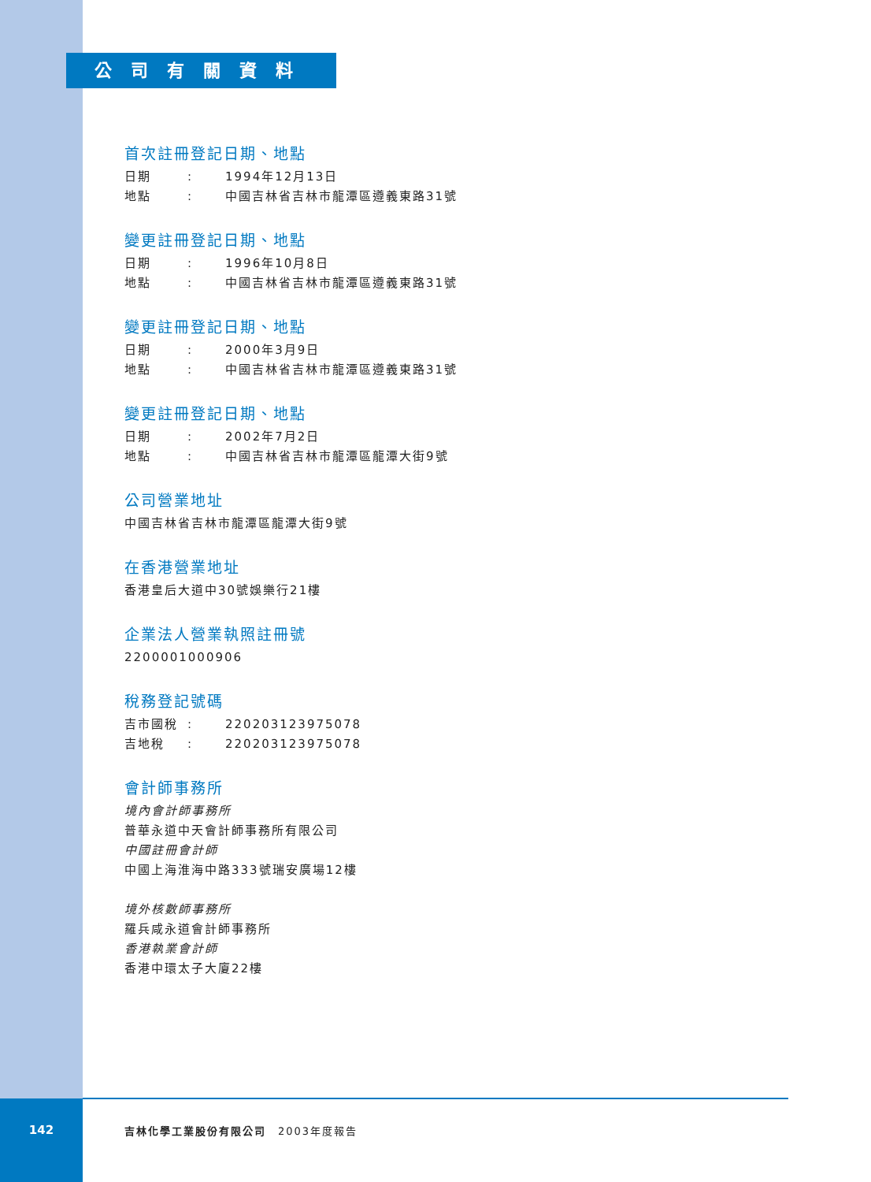公司有關資料
首次註冊登記日期、地點
日期: 1994年12月13日
地點: 中國吉林省吉林市龍潭區遵義東路31號
變更註冊登記日期、地點
日期: 1996年10月8日
地點: 中國吉林省吉林市龍潭區遵義東路31號
變更註冊登記日期、地點
日期: 2000年3月9日
地點: 中國吉林省吉林市龍潭區遵義東路31號
變更註冊登記日期、地點
日期: 2002年7月2日
地點: 中國吉林省吉林市龍潭區龍潭大街9號
公司營業地址
中國吉林省吉林市龍潭區龍潭大街9號
在香港營業地址
香港皇后大道中30號娛樂行21樓
企業法人營業執照註冊號
2200001000906
稅務登記號碼
吉市國稅: 220203123975078
吉地稅: 220203123975078
會計師事務所
境內會計師事務所
普華永道中天會計師事務所有限公司
中國註冊會計師
中國上海淮海中路333號瑞安廣場12樓
境外核數師事務所
羅兵咸永道會計師事務所
香港執業會計師
香港中環太子大廈22樓
142 吉林化學工業股份有限公司　2003年度報告